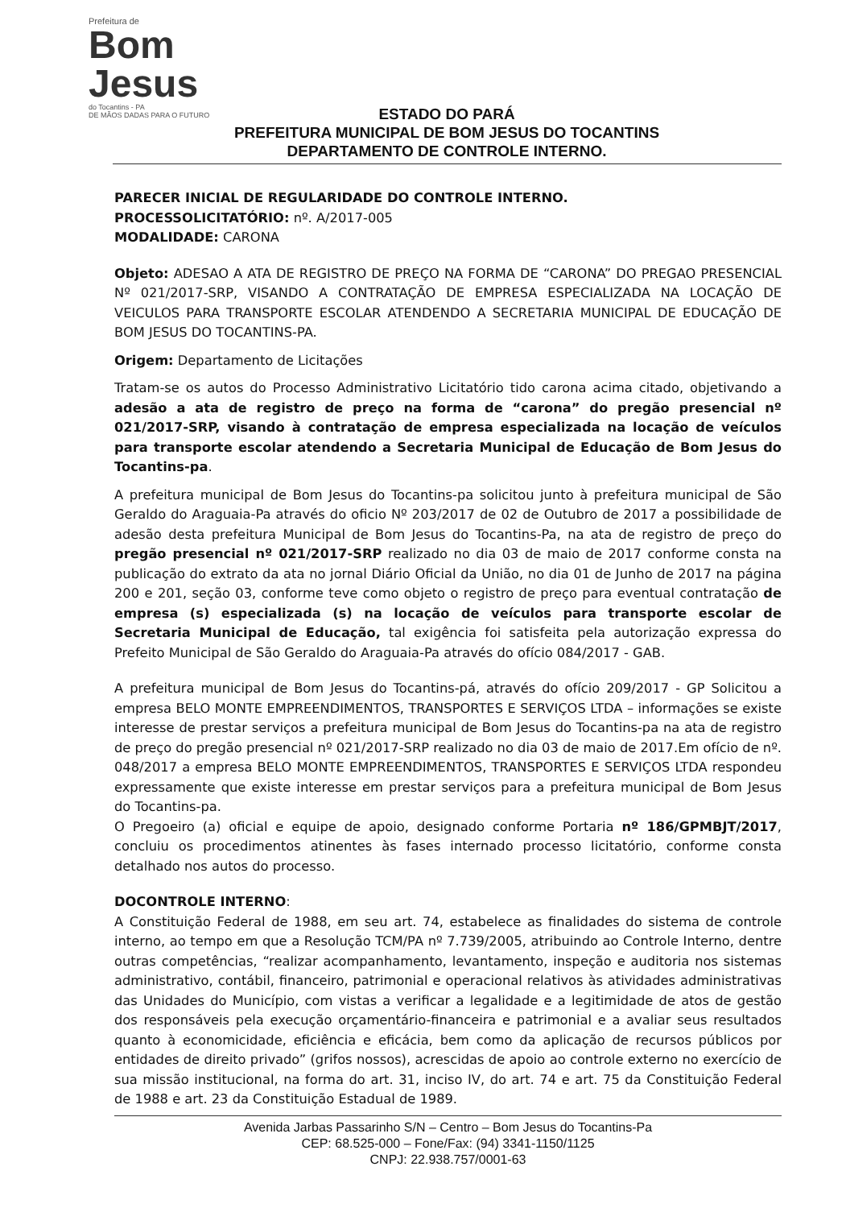Prefeitura de
Bom Jesus
do Tocantins - PA
DE MÃOS DADAS PARA O FUTURO
ESTADO DO PARÁ
PREFEITURA MUNICIPAL DE BOM JESUS DO TOCANTINS
DEPARTAMENTO DE CONTROLE INTERNO.
PARECER INICIAL DE REGULARIDADE DO CONTROLE INTERNO.
PROCESSOLICITATÓRIO: nº. A/2017-005
MODALIDADE: CARONA
Objeto: ADESAO A ATA DE REGISTRO DE PREÇO NA FORMA DE “CARONA” DO PREGAO PRESENCIAL Nº 021/2017-SRP, VISANDO A CONTRATAÇÃO DE EMPRESA ESPECIALIZADA NA LOCAÇÃO DE VEICULOS PARA TRANSPORTE ESCOLAR ATENDENDO A SECRETARIA MUNICIPAL DE EDUCAÇÃO DE BOM JESUS DO TOCANTINS-PA.
Origem: Departamento de Licitações
Tratam-se os autos do Processo Administrativo Licitatório tido carona acima citado, objetivando a adesão a ata de registro de preço na forma de “carona” do pregão presencial nº 021/2017-SRP, visando à contratação de empresa especializada na locação de veículos para transporte escolar atendendo a Secretaria Municipal de Educação de Bom Jesus do Tocantins-pa.
A prefeitura municipal de Bom Jesus do Tocantins-pa solicitou junto à prefeitura municipal de São Geraldo do Araguaia-Pa através do oficio Nº 203/2017 de 02 de Outubro de 2017 a possibilidade de adesão desta prefeitura Municipal de Bom Jesus do Tocantins-Pa, na ata de registro de preço do pregão presencial nº 021/2017-SRP realizado no dia 03 de maio de 2017 conforme consta na publicação do extrato da ata no jornal Diário Oficial da União, no dia 01 de Junho de 2017 na página 200 e 201, seção 03, conforme teve como objeto o registro de preço para eventual contratação de empresa (s) especializada (s) na locação de veículos para transporte escolar de Secretaria Municipal de Educação, tal exigência foi satisfeita pela autorização expressa do Prefeito Municipal de São Geraldo do Araguaia-Pa através do ofício 084/2017 - GAB.
A prefeitura municipal de Bom Jesus do Tocantins-pá, através do ofício 209/2017 - GP Solicitou a empresa BELO MONTE EMPREENDIMENTOS, TRANSPORTES E SERVIÇOS LTDA – informações se existe interesse de prestar serviços a prefeitura municipal de Bom Jesus do Tocantins-pa na ata de registro de preço do pregão presencial nº 021/2017-SRP realizado no dia 03 de maio de 2017.Em ofício de nº. 048/2017 a empresa BELO MONTE EMPREENDIMENTOS, TRANSPORTES E SERVIÇOS LTDA respondeu expressamente que existe interesse em prestar serviços para a prefeitura municipal de Bom Jesus do Tocantins-pa.
O Pregoeiro (a) oficial e equipe de apoio, designado conforme Portaria nº 186/GPMBJT/2017, concluiu os procedimentos atinentes às fases internado processo licitatório, conforme consta detalhado nos autos do processo.
DOCONTROLE INTERNO:
A Constituição Federal de 1988, em seu art. 74, estabelece as finalidades do sistema de controle interno, ao tempo em que a Resolução TCM/PA nº 7.739/2005, atribuindo ao Controle Interno, dentre outras competências, “realizar acompanhamento, levantamento, inspeção e auditoria nos sistemas administrativo, contábil, financeiro, patrimonial e operacional relativos às atividades administrativas das Unidades do Município, com vistas a verificar a legalidade e a legitimidade de atos de gestão dos responsáveis pela execução orçamentário-financeira e patrimonial e a avaliar seus resultados quanto à economicidade, eficiência e eficácia, bem como da aplicação de recursos públicos por entidades de direito privado” (grifos nossos), acrescidas de apoio ao controle externo no exercício de sua missão institucional, na forma do art. 31, inciso IV, do art. 74 e art. 75 da Constituição Federal de 1988 e art. 23 da Constituição Estadual de 1989.
Avenida Jarbas Passarinho S/N – Centro – Bom Jesus do Tocantins-Pa
CEP: 68.525-000 – Fone/Fax: (94) 3341-1150/1125
CNPJ: 22.938.757/0001-63